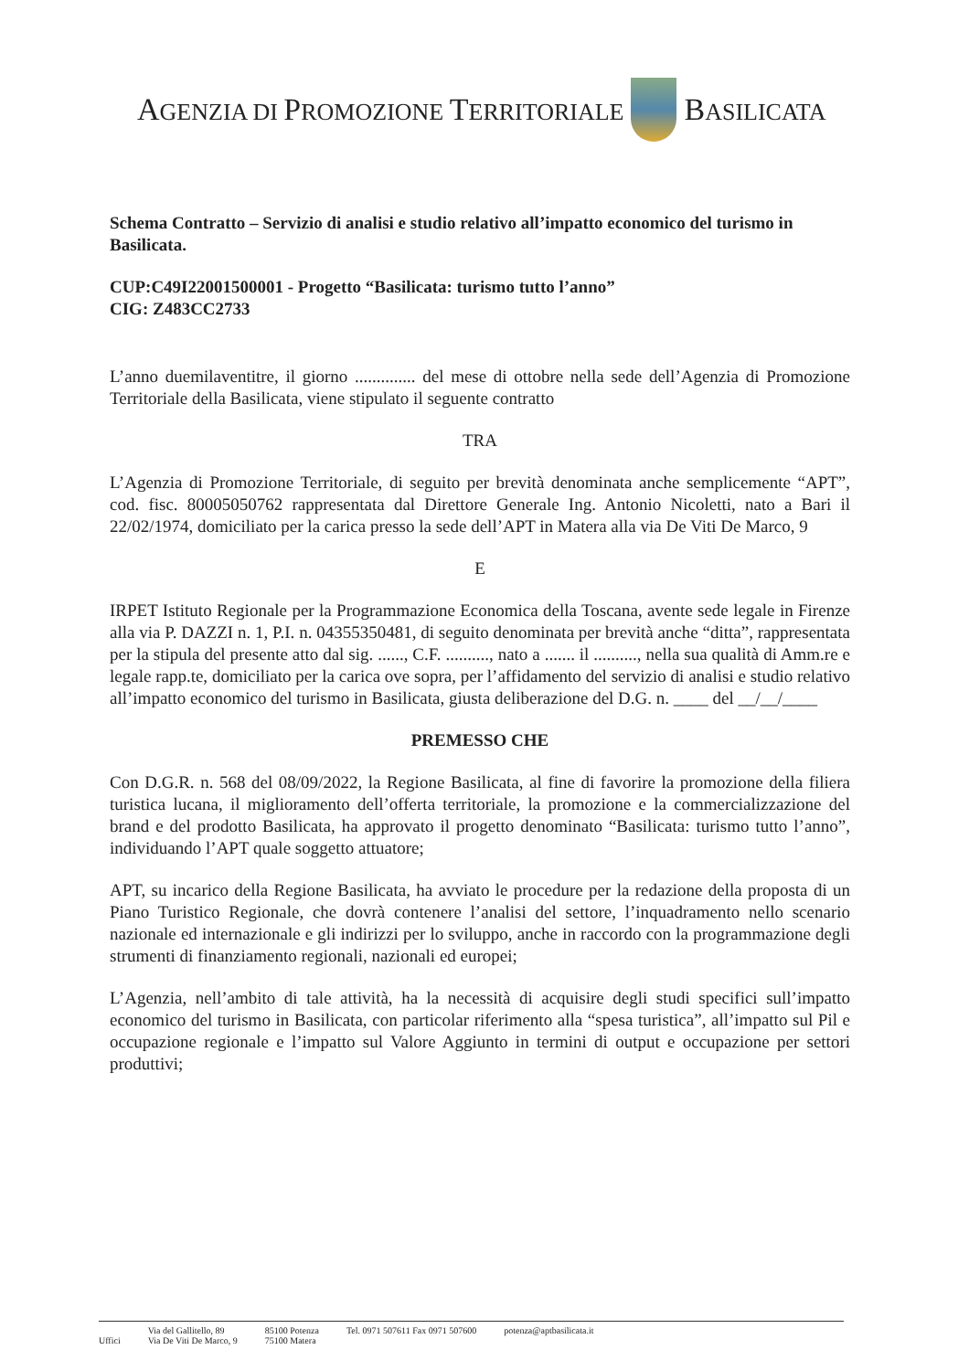AGENZIA DI PROMOZIONE TERRITORIALE BASILICATA
Schema Contratto – Servizio di analisi e studio relativo all’impatto economico del turismo in Basilicata.
CUP:C49I22001500001 - Progetto “Basilicata: turismo tutto l’anno”
CIG: Z483CC2733
L’anno duemilaventitre, il giorno .............. del mese di ottobre nella sede dell’Agenzia di Promozione Territoriale della Basilicata, viene stipulato il seguente contratto
TRA
L’Agenzia di Promozione Territoriale, di seguito per brevità denominata anche semplicemente “APT”, cod. fisc. 80005050762 rappresentata dal Direttore Generale Ing. Antonio Nicoletti, nato a Bari il 22/02/1974, domiciliato per la carica presso la sede dell’APT in Matera alla via De Viti De Marco, 9
E
IRPET Istituto Regionale per la Programmazione Economica della Toscana, avente sede legale in Firenze alla via P. DAZZI n. 1, P.I. n. 04355350481, di seguito denominata per brevità anche “ditta”, rappresentata per la stipula del presente atto dal sig. ......, C.F. .........., nato a ....... il .........., nella sua qualità di Amm.re e legale rapp.te, domiciliato per la carica ove sopra, per l’affidamento del servizio di analisi e studio relativo all’impatto economico del turismo in Basilicata, giusta deliberazione del D.G. n. ____ del __/__/____
PREMESSO CHE
Con D.G.R. n. 568 del 08/09/2022, la Regione Basilicata, al fine di favorire la promozione della filiera turistica lucana, il miglioramento dell’offerta territoriale, la promozione e la commercializzazione del brand e del prodotto Basilicata, ha approvato il progetto denominato “Basilicata: turismo tutto l’anno”, individuando l’APT quale soggetto attuatore;
APT, su incarico della Regione Basilicata, ha avviato le procedure per la redazione della proposta di un Piano Turistico Regionale, che dovrà contenere l’analisi del settore, l’inquadramento nello scenario nazionale ed internazionale e gli indirizzi per lo sviluppo, anche in raccordo con la programmazione degli strumenti di finanziamento regionali, nazionali ed europei;
L’Agenzia, nell’ambito di tale attività, ha la necessità di acquisire degli studi specifici sull’impatto economico del turismo in Basilicata, con particolar riferimento alla “spesa turistica”, all’impatto sul Pil e occupazione regionale e l’impatto sul Valore Aggiunto in termini di output e occupazione per settori produttivi;
Uffici Via del Gallitello, 89
Via De Viti De Marco, 9 85100 Potenza
75100 Matera Tel. 0971 507611 Fax 0971 507600 potenza@aptbasilicata.it